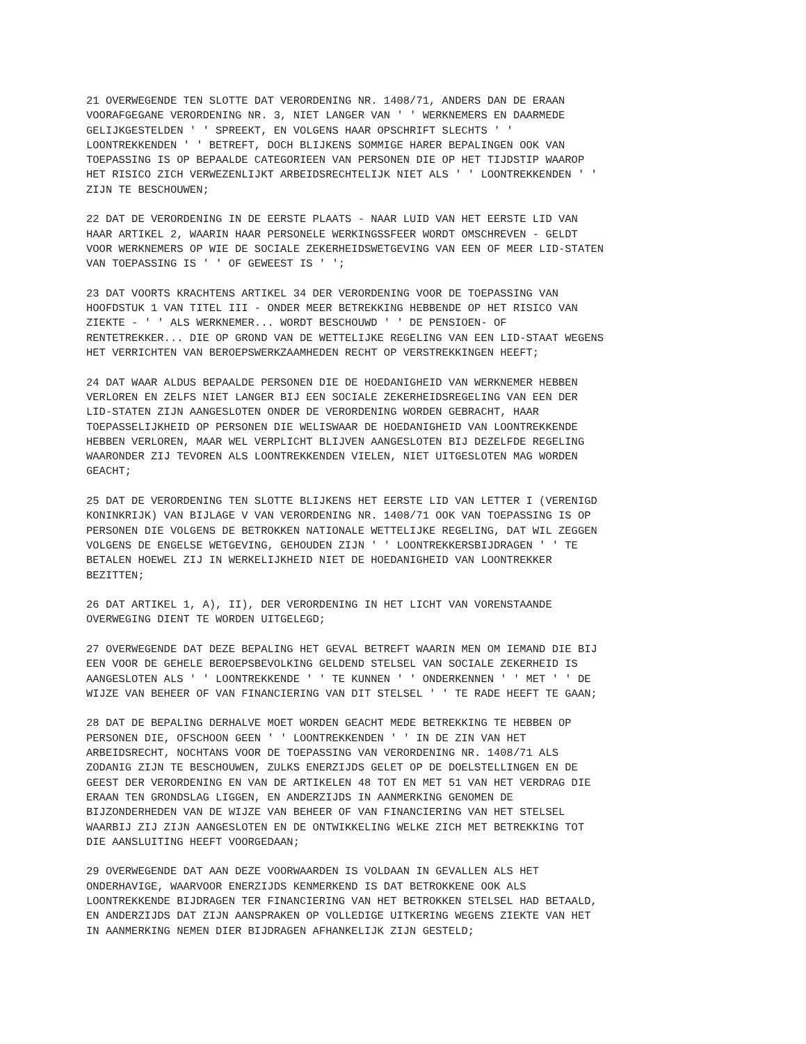21 OVERWEGENDE TEN SLOTTE DAT VERORDENING NR. 1408/71, ANDERS DAN DE ERAAN VOORAFGEGANE VERORDENING NR. 3, NIET LANGER VAN ' ' WERKNEMERS EN DAARMEDE GELIJKGESTELDEN ' ' SPREEKT, EN VOLGENS HAAR OPSCHRIFT SLECHTS ' ' LOONTREKKENDEN ' ' BETREFT, DOCH BLIJKENS SOMMIGE HARER BEPALINGEN OOK VAN TOEPASSING IS OP BEPAALDE CATEGORIEEN VAN PERSONEN DIE OP HET TIJDSTIP WAAROP HET RISICO ZICH VERWEZENLIJKT ARBEIDSRECHTELIJK NIET ALS ' ' LOONTREKKENDEN ' ' ZIJN TE BESCHOUWEN;
22 DAT DE VERORDENING IN DE EERSTE PLAATS - NAAR LUID VAN HET EERSTE LID VAN HAAR ARTIKEL 2, WAARIN HAAR PERSONELE WERKINGSSFEER WORDT OMSCHREVEN - GELDT VOOR WERKNEMERS OP WIE DE SOCIALE ZEKERHEIDSWETGEVING VAN EEN OF MEER LID-STATEN VAN TOEPASSING IS ' ' OF GEWEEST IS ' ';
23 DAT VOORTS KRACHTENS ARTIKEL 34 DER VERORDENING VOOR DE TOEPASSING VAN HOOFDSTUK 1 VAN TITEL III - ONDER MEER BETREKKING HEBBENDE OP HET RISICO VAN ZIEKTE - ' ' ALS WERKNEMER... WORDT BESCHOUWD ' ' DE PENSIOEN- OF RENTETREKKER... DIE OP GROND VAN DE WETTELIJKE REGELING VAN EEN LID-STAAT WEGENS HET VERRICHTEN VAN BEROEPSWERKZAAMHEDEN RECHT OP VERSTREKKINGEN HEEFT;
24 DAT WAAR ALDUS BEPAALDE PERSONEN DIE DE HOEDANIGHEID VAN WERKNEMER HEBBEN VERLOREN EN ZELFS NIET LANGER BIJ EEN SOCIALE ZEKERHEIDSREGELING VAN EEN DER LID-STATEN ZIJN AANGESLOTEN ONDER DE VERORDENING WORDEN GEBRACHT, HAAR TOEPASSELIJKHEID OP PERSONEN DIE WELISWAAR DE HOEDANIGHEID VAN LOONTREKKENDE HEBBEN VERLOREN, MAAR WEL VERPLICHT BLIJVEN AANGESLOTEN BIJ DEZELFDE REGELING WAARONDER ZIJ TEVOREN ALS LOONTREKKENDEN VIELEN, NIET UITGESLOTEN MAG WORDEN GEACHT;
25 DAT DE VERORDENING TEN SLOTTE BLIJKENS HET EERSTE LID VAN LETTER I (VERENIGD KONINKRIJK) VAN BIJLAGE V VAN VERORDENING NR. 1408/71 OOK VAN TOEPASSING IS OP PERSONEN DIE VOLGENS DE BETROKKEN NATIONALE WETTELIJKE REGELING, DAT WIL ZEGGEN VOLGENS DE ENGELSE WETGEVING, GEHOUDEN ZIJN ' ' LOONTREKKERSBIJDRAGEN ' ' TE BETALEN HOEWEL ZIJ IN WERKELIJKHEID NIET DE HOEDANIGHEID VAN LOONTREKKER BEZITTEN;
26 DAT ARTIKEL 1, A), II), DER VERORDENING IN HET LICHT VAN VORENSTAANDE OVERWEGING DIENT TE WORDEN UITGELEGD;
27 OVERWEGENDE DAT DEZE BEPALING HET GEVAL BETREFT WAARIN MEN OM IEMAND DIE BIJ EEN VOOR DE GEHELE BEROEPSBEVOLKING GELDEND STELSEL VAN SOCIALE ZEKERHEID IS AANGESLOTEN ALS ' ' LOONTREKKENDE ' ' TE KUNNEN ' ' ONDERKENNEN ' ' MET ' ' DE WIJZE VAN BEHEER OF VAN FINANCIERING VAN DIT STELSEL ' ' TE RADE HEEFT TE GAAN;
28 DAT DE BEPALING DERHALVE MOET WORDEN GEACHT MEDE BETREKKING TE HEBBEN OP PERSONEN DIE, OFSCHOON GEEN ' ' LOONTREKKENDEN ' ' IN DE ZIN VAN HET ARBEIDSRECHT, NOCHTANS VOOR DE TOEPASSING VAN VERORDENING NR. 1408/71 ALS ZODANIG ZIJN TE BESCHOUWEN, ZULKS ENERZIJDS GELET OP DE DOELSTELLINGEN EN DE GEEST DER VERORDENING EN VAN DE ARTIKELEN 48 TOT EN MET 51 VAN HET VERDRAG DIE ERAAN TEN GRONDSLAG LIGGEN, EN ANDERZIJDS IN AANMERKING GENOMEN DE BIJZONDERHEDEN VAN DE WIJZE VAN BEHEER OF VAN FINANCIERING VAN HET STELSEL WAARBIJ ZIJ ZIJN AANGESLOTEN EN DE ONTWIKKELING WELKE ZICH MET BETREKKING TOT DIE AANSLUITING HEEFT VOORGEDAAN;
29 OVERWEGENDE DAT AAN DEZE VOORWAARDEN IS VOLDAAN IN GEVALLEN ALS HET ONDERHAVIGE, WAARVOOR ENERZIJDS KENMERKEND IS DAT BETROKKENE OOK ALS LOONTREKKENDE BIJDRAGEN TER FINANCIERING VAN HET BETROKKEN STELSEL HAD BETAALD, EN ANDERZIJDS DAT ZIJN AANSPRAKEN OP VOLLEDIGE UITKERING WEGENS ZIEKTE VAN HET IN AANMERKING NEMEN DIER BIJDRAGEN AFHANKELIJK ZIJN GESTELD;